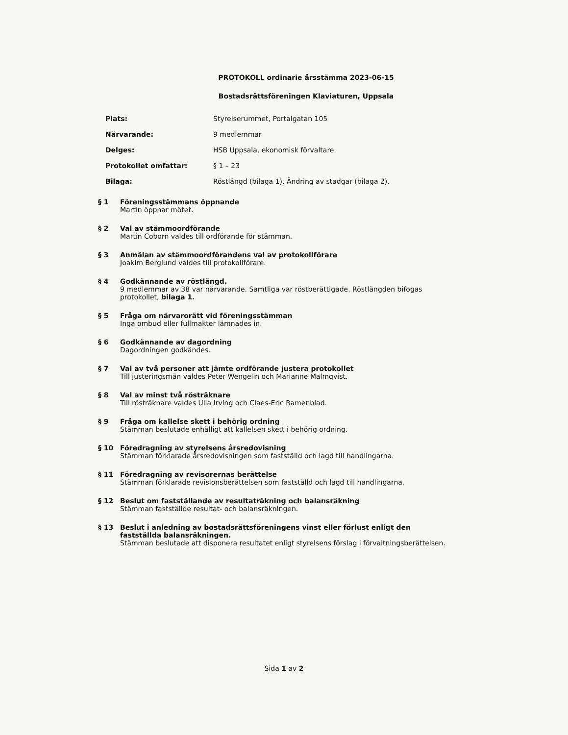PROTOKOLL ordinarie årsstämma 2023-06-15
Bostadsrättsföreningen Klaviaturen, Uppsala
| Plats: | Styrelserummet, Portalgatan 105 |
| Närvarande: | 9 medlemmar |
| Delges: | HSB Uppsala, ekonomisk förvaltare |
| Protokollet omfattar: | § 1 – 23 |
| Bilaga: | Röstlängd (bilaga 1), Ändring av stadgar (bilaga 2). |
§ 1 Föreningsstämmans öppnande
Martin öppnar mötet.
§ 2 Val av stämmoordförande
Martin Coborn valdes till ordförande för stämman.
§ 3 Anmälan av stämmoordförandens val av protokollförare
Joakim Berglund valdes till protokollförare.
§ 4 Godkännande av röstlängd.
9 medlemmar av 38 var närvarande. Samtliga var röstberättigade. Röstlängden bifogas protokollet, bilaga 1.
§ 5 Fråga om närvarorätt vid föreningsstämman
Inga ombud eller fullmakter lämnades in.
§ 6 Godkännande av dagordning
Dagordningen godkändes.
§ 7 Val av två personer att jämte ordförande justera protokollet
Till justeringsmän valdes Peter Wengelin och Marianne Malmqvist.
§ 8 Val av minst två rösträknare
Till rösträknare valdes Ulla Irving och Claes-Eric Ramenblad.
§ 9 Fråga om kallelse skett i behörig ordning
Stämman beslutade enhälligt att kallelsen skett i behörig ordning.
§ 10 Föredragning av styrelsens årsredovisning
Stämman förklarade årsredovisningen som fastställd och lagd till handlingarna.
§ 11 Föredragning av revisorernas berättelse
Stämman förklarade revisionsberättelsen som fastställd och lagd till handlingarna.
§ 12 Beslut om fastställande av resultaträkning och balansräkning
Stämman fastställde resultat- och balansräkningen.
§ 13 Beslut i anledning av bostadsrättsföreningens vinst eller förlust enligt den fastställda balansräkningen.
Stämman beslutade att disponera resultatet enligt styrelsens förslag i förvaltningsberättelsen.
Sida 1 av 2